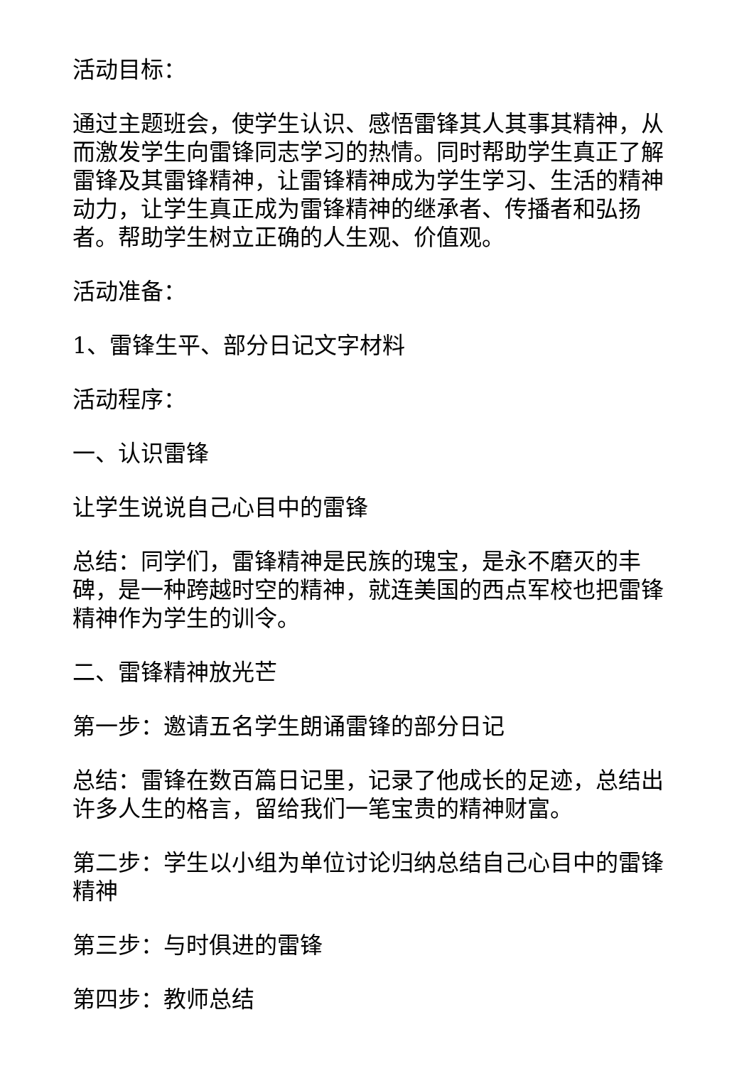活动目标：
通过主题班会，使学生认识、感悟雷锋其人其事其精神，从而激发学生向雷锋同志学习的热情。同时帮助学生真正了解雷锋及其雷锋精神，让雷锋精神成为学生学习、生活的精神动力，让学生真正成为雷锋精神的继承者、传播者和弘扬者。帮助学生树立正确的人生观、价值观。
活动准备：
1、雷锋生平、部分日记文字材料
活动程序：
一、认识雷锋
让学生说说自己心目中的雷锋
总结：同学们，雷锋精神是民族的瑰宝，是永不磨灭的丰碑，是一种跨越时空的精神，就连美国的西点军校也把雷锋精神作为学生的训令。
二、雷锋精神放光芒
第一步：邀请五名学生朗诵雷锋的部分日记
总结：雷锋在数百篇日记里，记录了他成长的足迹，总结出许多人生的格言，留给我们一笔宝贵的精神财富。
第二步：学生以小组为单位讨论归纳总结自己心目中的雷锋精神
第三步：与时俱进的雷锋
第四步：教师总结